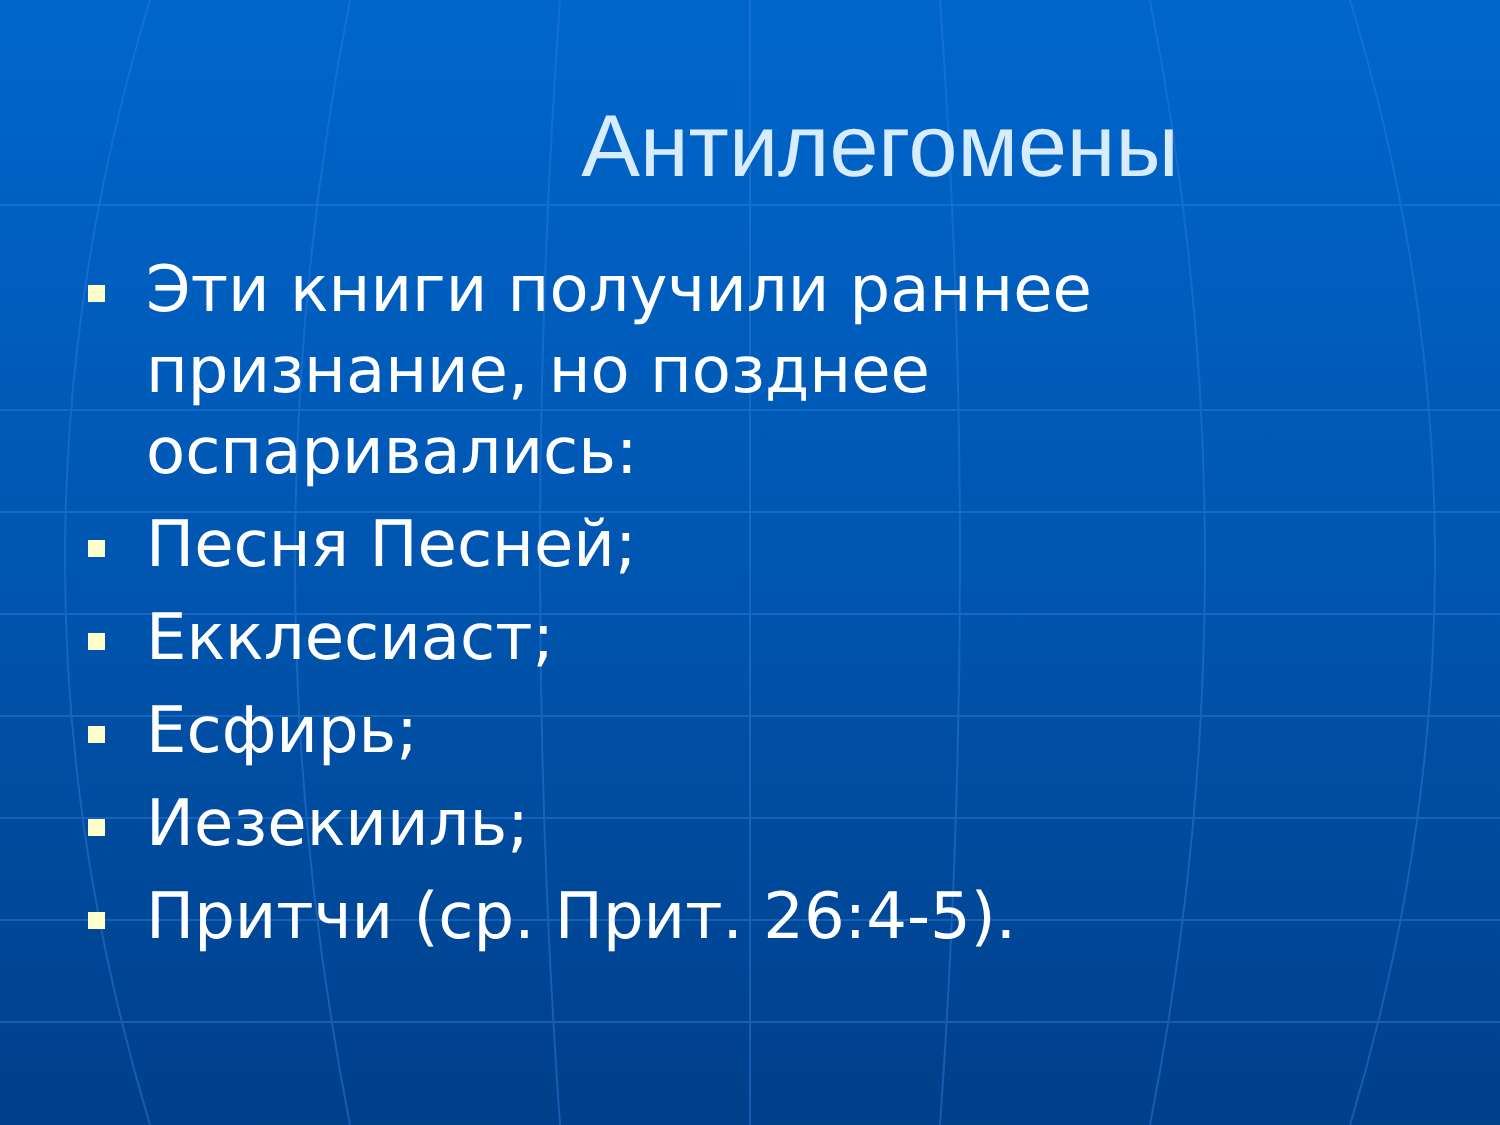Антилегомены
Эти книги получили раннее признание, но позднее оспаривались:
Песня Песней;
Екклесиаст;
Есфирь;
Иезекииль;
Притчи (ср. Прит. 26:4-5).